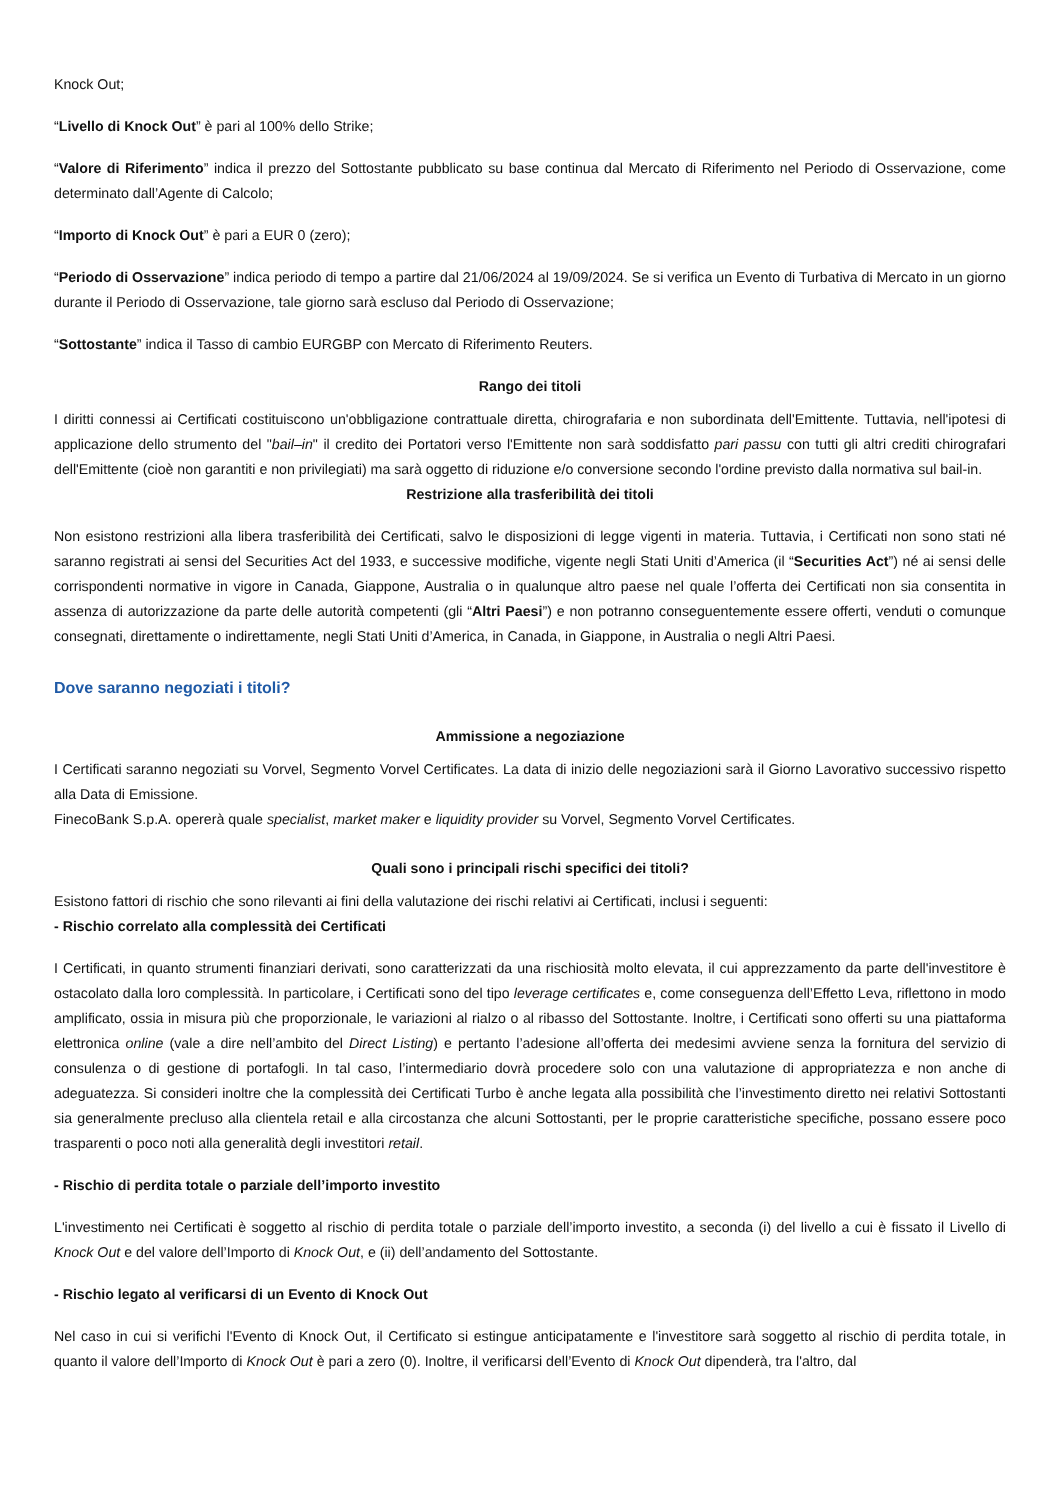Knock Out;
“Livello di Knock Out” è pari al 100% dello Strike;
“Valore di Riferimento” indica il prezzo del Sottostante pubblicato su base continua dal Mercato di Riferimento nel Periodo di Osservazione, come determinato dall’Agente di Calcolo;
“Importo di Knock Out” è pari a EUR 0 (zero);
“Periodo di Osservazione” indica periodo di tempo a partire dal 21/06/2024 al 19/09/2024. Se si verifica un Evento di Turbativa di Mercato in un giorno durante il Periodo di Osservazione, tale giorno sarà escluso dal Periodo di Osservazione;
“Sottostante” indica il Tasso di cambio EURGBP con Mercato di Riferimento Reuters.
Rango dei titoli
I diritti connessi ai Certificati costituiscono un'obbligazione contrattuale diretta, chirografaria e non subordinata dell'Emittente. Tuttavia, nell'ipotesi di applicazione dello strumento del "bail–in" il credito dei Portatori verso l'Emittente non sarà soddisfatto pari passu con tutti gli altri crediti chirografari dell'Emittente (cioè non garantiti e non privilegiati) ma sarà oggetto di riduzione e/o conversione secondo l'ordine previsto dalla normativa sul bail-in.
Restrizione alla trasferibilità dei titoli
Non esistono restrizioni alla libera trasferibilità dei Certificati, salvo le disposizioni di legge vigenti in materia. Tuttavia, i Certificati non sono stati né saranno registrati ai sensi del Securities Act del 1933, e successive modifiche, vigente negli Stati Uniti d’America (il “Securities Act”) né ai sensi delle corrispondenti normative in vigore in Canada, Giappone, Australia o in qualunque altro paese nel quale l’offerta dei Certificati non sia consentita in assenza di autorizzazione da parte delle autorità competenti (gli “Altri Paesi”) e non potranno conseguentemente essere offerti, venduti o comunque consegnati, direttamente o indirettamente, negli Stati Uniti d’America, in Canada, in Giappone, in Australia o negli Altri Paesi.
Dove saranno negoziati i titoli?
Ammissione a negoziazione
I Certificati saranno negoziati su Vorvel, Segmento Vorvel Certificates. La data di inizio delle negoziazioni sarà il Giorno Lavorativo successivo rispetto alla Data di Emissione.
FinecoBank S.p.A. opererà quale specialist, market maker e liquidity provider su Vorvel, Segmento Vorvel Certificates.
Quali sono i principali rischi specifici dei titoli?
Esistono fattori di rischio che sono rilevanti ai fini della valutazione dei rischi relativi ai Certificati, inclusi i seguenti:
- Rischio correlato alla complessità dei Certificati
I Certificati, in quanto strumenti finanziari derivati, sono caratterizzati da una rischiosità molto elevata, il cui apprezzamento da parte dell'investitore è ostacolato dalla loro complessità. In particolare, i Certificati sono del tipo leverage certificates e, come conseguenza dell’Effetto Leva, riflettono in modo amplificato, ossia in misura più che proporzionale, le variazioni al rialzo o al ribasso del Sottostante. Inoltre, i Certificati sono offerti su una piattaforma elettronica online (vale a dire nell’ambito del Direct Listing) e pertanto l’adesione all’offerta dei medesimi avviene senza la fornitura del servizio di consulenza o di gestione di portafogli. In tal caso, l’intermediario dovrà procedere solo con una valutazione di appropriatezza e non anche di adeguatezza. Si consideri inoltre che la complessità dei Certificati Turbo è anche legata alla possibilità che l’investimento diretto nei relativi Sottostanti sia generalmente precluso alla clientela retail e alla circostanza che alcuni Sottostanti, per le proprie caratteristiche specifiche, possano essere poco trasparenti o poco noti alla generalità degli investitori retail.
- Rischio di perdita totale o parziale dell’importo investito
L'investimento nei Certificati è soggetto al rischio di perdita totale o parziale dell’importo investito, a seconda (i) del livello a cui è fissato il Livello di Knock Out e del valore dell’Importo di Knock Out, e (ii) dell’andamento del Sottostante.
- Rischio legato al verificarsi di un Evento di Knock Out
Nel caso in cui si verifichi l'Evento di Knock Out, il Certificato si estingue anticipatamente e l'investitore sarà soggetto al rischio di perdita totale, in quanto il valore dell’Importo di Knock Out è pari a zero (0). Inoltre, il verificarsi dell’Evento di Knock Out dipenderà, tra l'altro, dal